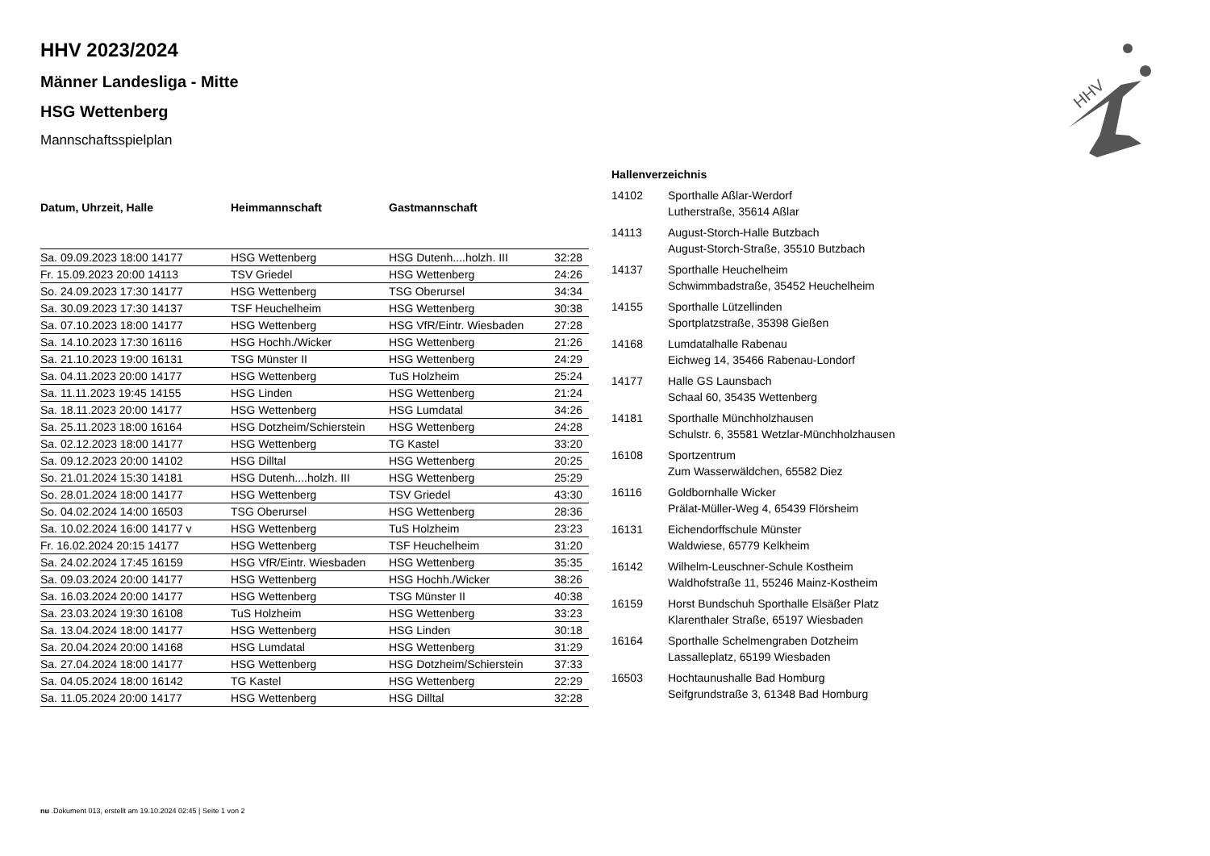HHV
HHV 2023/2024
Männer Landesliga - Mitte
HSG Wettenberg
Mannschaftsspielplan
| Datum, Uhrzeit, Halle | Heimmannschaft | Gastmannschaft | |
| --- | --- | --- | --- |
| Sa. 09.09.2023 18:00 14177 | HSG Wettenberg | HSG Dutenh....holzh. III | 32:28 |
| Fr. 15.09.2023 20:00 14113 | TSV Griedel | HSG Wettenberg | 24:26 |
| So. 24.09.2023 17:30 14177 | HSG Wettenberg | TSG Oberursel | 34:34 |
| Sa. 30.09.2023 17:30 14137 | TSF Heuchelheim | HSG Wettenberg | 30:38 |
| Sa. 07.10.2023 18:00 14177 | HSG Wettenberg | HSG VfR/Eintr. Wiesbaden | 27:28 |
| Sa. 14.10.2023 17:30 16116 | HSG Hochh./Wicker | HSG Wettenberg | 21:26 |
| Sa. 21.10.2023 19:00 16131 | TSG Münster II | HSG Wettenberg | 24:29 |
| Sa. 04.11.2023 20:00 14177 | HSG Wettenberg | TuS Holzheim | 25:24 |
| Sa. 11.11.2023 19:45 14155 | HSG Linden | HSG Wettenberg | 21:24 |
| Sa. 18.11.2023 20:00 14177 | HSG Wettenberg | HSG Lumdatal | 34:26 |
| Sa. 25.11.2023 18:00 16164 | HSG Dotzheim/Schierstein | HSG Wettenberg | 24:28 |
| Sa. 02.12.2023 18:00 14177 | HSG Wettenberg | TG Kastel | 33:20 |
| Sa. 09.12.2023 20:00 14102 | HSG Dilltal | HSG Wettenberg | 20:25 |
| So. 21.01.2024 15:30 14181 | HSG Dutenh....holzh. III | HSG Wettenberg | 25:29 |
| So. 28.01.2024 18:00 14177 | HSG Wettenberg | TSV Griedel | 43:30 |
| So. 04.02.2024 14:00 16503 | TSG Oberursel | HSG Wettenberg | 28:36 |
| Sa. 10.02.2024 16:00 14177 v | HSG Wettenberg | TuS Holzheim | 23:23 |
| Fr. 16.02.2024 20:15 14177 | HSG Wettenberg | TSF Heuchelheim | 31:20 |
| Sa. 24.02.2024 17:45 16159 | HSG VfR/Eintr. Wiesbaden | HSG Wettenberg | 35:35 |
| Sa. 09.03.2024 20:00 14177 | HSG Wettenberg | HSG Hochh./Wicker | 38:26 |
| Sa. 16.03.2024 20:00 14177 | HSG Wettenberg | TSG Münster II | 40:38 |
| Sa. 23.03.2024 19:30 16108 | TuS Holzheim | HSG Wettenberg | 33:23 |
| Sa. 13.04.2024 18:00 14177 | HSG Wettenberg | HSG Linden | 30:18 |
| Sa. 20.04.2024 20:00 14168 | HSG Lumdatal | HSG Wettenberg | 31:29 |
| Sa. 27.04.2024 18:00 14177 | HSG Wettenberg | HSG Dotzheim/Schierstein | 37:33 |
| Sa. 04.05.2024 18:00 16142 | TG Kastel | HSG Wettenberg | 22:29 |
| Sa. 11.05.2024 20:00 14177 | HSG Wettenberg | HSG Dilltal | 32:28 |
Hallenverzeichnis
| 14102 | Sporthalle Aßlar-Werdorf Lutherstraße, 35614 Aßlar |
| 14113 | August-Storch-Halle Butzbach August-Storch-Straße, 35510 Butzbach |
| 14137 | Sporthalle Heuchelheim Schwimmbadstraße, 35452 Heuchelheim |
| 14155 | Sporthalle Lützellinden Sportplatzstraße, 35398 Gießen |
| 14168 | Lumdatalhalle Rabenau Eichweg 14, 35466 Rabenau-Londorf |
| 14177 | Halle GS Launsbach Schaal 60, 35435 Wettenberg |
| 14181 | Sporthalle Münchholzhausen Schulstr. 6, 35581 Wetzlar-Münchholzhausen |
| 16108 | Sportzentrum Zum Wasserwäldchen, 65582 Diez |
| 16116 | Goldbornhalle Wicker Prälat-Müller-Weg 4, 65439 Flörsheim |
| 16131 | Eichendorffschule Münster Waldwiese, 65779 Kelkheim |
| 16142 | Wilhelm-Leuschner-Schule Kostheim Waldhofstraße 11, 55246 Mainz-Kostheim |
| 16159 | Horst Bundschuh Sporthalle Elsäßer Platz Klarenthaler Straße, 65197 Wiesbaden |
| 16164 | Sporthalle Schelmengraben Dotzheim Lassalleplatz, 65199 Wiesbaden |
| 16503 | Hochtaunushalle Bad Homburg Seifgrundstraße 3, 61348 Bad Homburg |
nu .Dokument 013, erstellt am 19.10.2024 02:45 | Seite 1 von 2